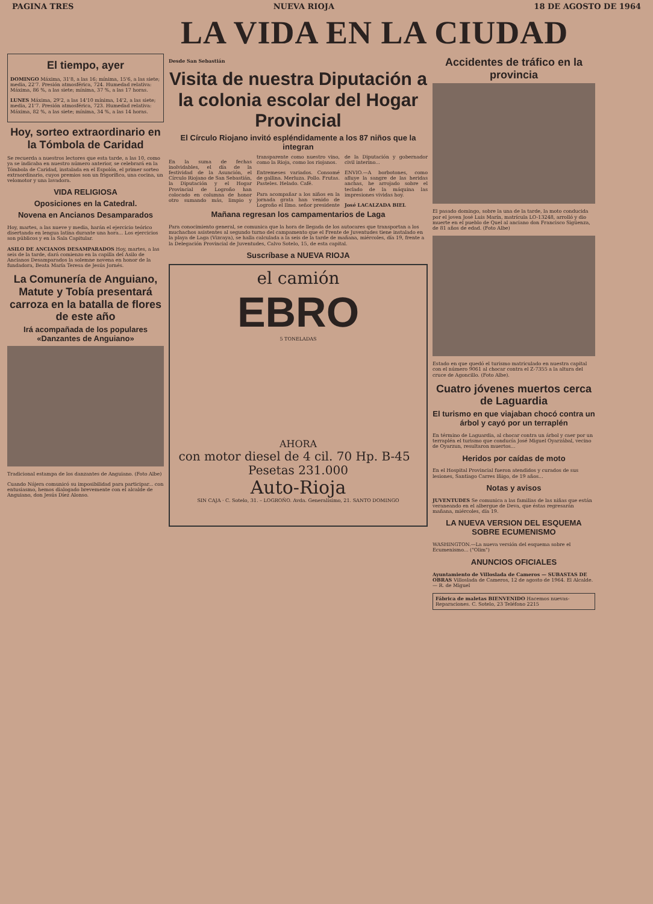PAGINA TRES NUEVA RIOJA 18 DE AGOSTO DE 1964
LA VIDA EN LA CIUDAD
El tiempo, ayer
DOMINGO Máxima, 31'8, a las 16; mínima, 15'6, a las siete; media, 22'7. Presión atmosférica, 724. Humedad relativa: Máxima, 86 %, a las siete; mínima, 37 %, a las 17 horas.
LUNES Máxima, 29'2, a las 14'10 mínima, 14'2, a las siete; media, 21'7. Presión atmosférica, 723. Humedad relativa: Máxima, 82 %, a las siete; mínima, 34 %, a las 14 horas.
Hoy, sorteo extraordinario en la Tómbola de Caridad
Se recuerda a nuestros lectores que esta tarde, a las 10, como ya se indicaba en nuestro número anterior, se celebrará en la Tómbola de Caridad, instalada en el Espolón, el primer sorteo extraordinario, cuyos premios son un frigorífico, una cocina, un velomotor y una lavadora.
VIDA RELIGIOSA
Oposiciones en la Catedral.
Novena en Ancianos Desamparados
Hoy, martes, a las nueve y media, harán el ejercicio teórico disertando en lengua latina durante una hora... Los ejercicios son públicos y en la Sala Capitular.
ASILO DE ANCIANOS DESAMPARADOS Hoy, martes, a las seis de la tarde, dará comienzo en la capilla del Asilo de Ancianos Desamparados la solemne novena en honor de la fundadora, Beata María Teresa de Jesús Jornés.
La Comunería de Anguiano, Matute y Tobía presentará carroza en la batalla de flores de este año
Irá acompañada de los populares «Danzantes de Anguiano»
Tradicional estampa de los danzantes de Anguiano. (Foto Albe)
Cuando Nájera comunicó su imposibilidad para participar... con entusiasmo, hemos dialogado brevemente con el alcalde de Anguiano, don Jesús Díez Alonso.
Desde San Sebastián
Visita de nuestra Diputación a la colonia escolar del Hogar Provincial
El Círculo Riojano invitó espléndidamente a los 87 niños que la integran
En la suma de fechas inolvidables, el día de la festividad de la Asunción, el Círculo Riojano de San Sebastián, la Diputación y el Hogar Provincial de Logroño han colocado en columna de honor otro sumando más, limpio y transparente como nuestro vino, como la Rioja, como los riojanos.
Entremeses variados. Consomé de gallina. Merluza. Pollo. Frutas. Pasteles. Helado. Café.
Para acompañar a los niños en la jornada grata han venido de Logroño el Ilmo. señor presidente de la Diputación y gobernador civil interino...
ENVIO.—A borbotones, como afluye la sangre de las heridas anchas, he arrojado sobre el teclado de la máquina las impresiones vividas hoy.
José LACALZADA BIEL
Mañana regresan los campamentarios de Laga
Para conocimiento general, se comunica que la hora de llegada de los autocares que transportan a los muchachos asistentes al segundo turno del campamento que el Frente de Juventudes tiene instalado en la playa de Laga (Vizcaya), se halla calculada a la seis de la tarde de mañana, miércoles, día 19, frente a la Delegación Provincial de Juventudes, Calvo Sotelo, 15, de esta capital.
Suscríbase a NUEVA RIOJA
el camión
EBRO
5 TONELADAS
AHORA
con motor diesel de 4 cil. 70 Hp. B-45 Pesetas 231.000
Auto-Rioja
SIN CAJA · C. Sotelo, 31. – LOGROÑO. Avda. Generalísimo, 21. SANTO DOMINGO
Accidentes de tráfico en la provincia
El pasado domingo, sobre la una de la tarde, la moto conducida por el joven José Luis Marín, matrícula LO-13248, arrolló y dio muerte en el pueblo de Quel al anciano don Francisco Sigüenza, de 81 años de edad. (Foto Albe)
Estado en que quedó el turismo matriculado en nuestra capital con el número 9061 al chocar contra el Z-7355 a la altura del cruce de Agoncillo. (Foto Albe).
Cuatro jóvenes muertos cerca de Laguardia
El turismo en que viajaban chocó contra un árbol y cayó por un terraplén
En término de Laguardia, al chocar contra un árbol y caer por un terraplén el turismo que conducía José Miguel Oyarzábal, vecino de Oyarzun, resultaron muertos...
Heridos por caídas de moto
En el Hospital Provincial fueron atendidos y curados de sus lesiones, Santiago Carres Iñigo, de 19 años...
Notas y avisos
JUVENTUDES Se comunica a las familias de las niñas que están veraneando en el albergue de Deva, que éstas regresarán mañana, miércoles, día 19.
LA NUEVA VERSION DEL ESQUEMA SOBRE ECUMENISMO
WASHINGTON.—La nueva versión del esquema sobre el Ecumenismo... ("Olim")
ANUNCIOS OFICIALES
Ayuntamiento de Villoslada de Cameros — SUBASTAS DE OBRAS Villoslada de Cameros, 12 de agosto de 1964. El Alcalde. — R. de Miguel
Fábrica de maletas BIENVENIDO Hacemos nuevas-Reparaciones. C. Sotelo, 23 Teléfono 2215